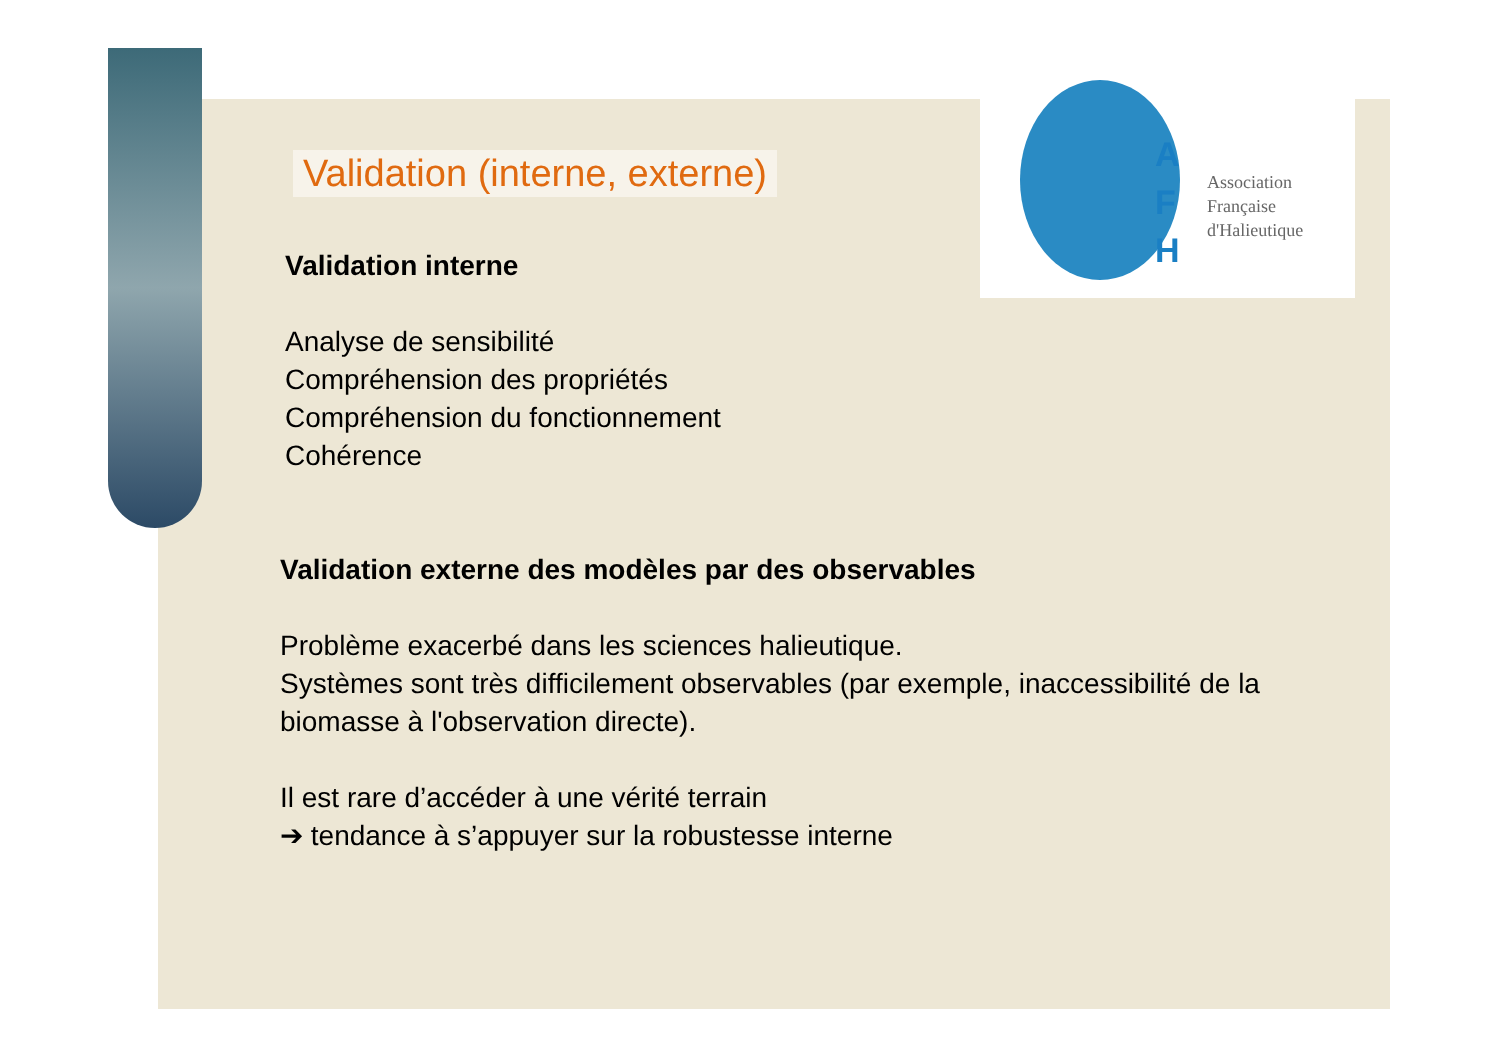A
F
H
Association
Française
d'Halieutique
Validation (interne, externe)
Validation interne
Analyse de sensibilité
Compréhension des propriétés
Compréhension du fonctionnement
Cohérence
Validation externe des modèles par des observables
Problème exacerbé dans les sciences halieutique.
Systèmes sont très difficilement observables (par exemple, inaccessibilité de la biomasse à l'observation directe).
Il est rare d’accéder à une vérité terrain
➔ tendance à s’appuyer sur la robustesse interne